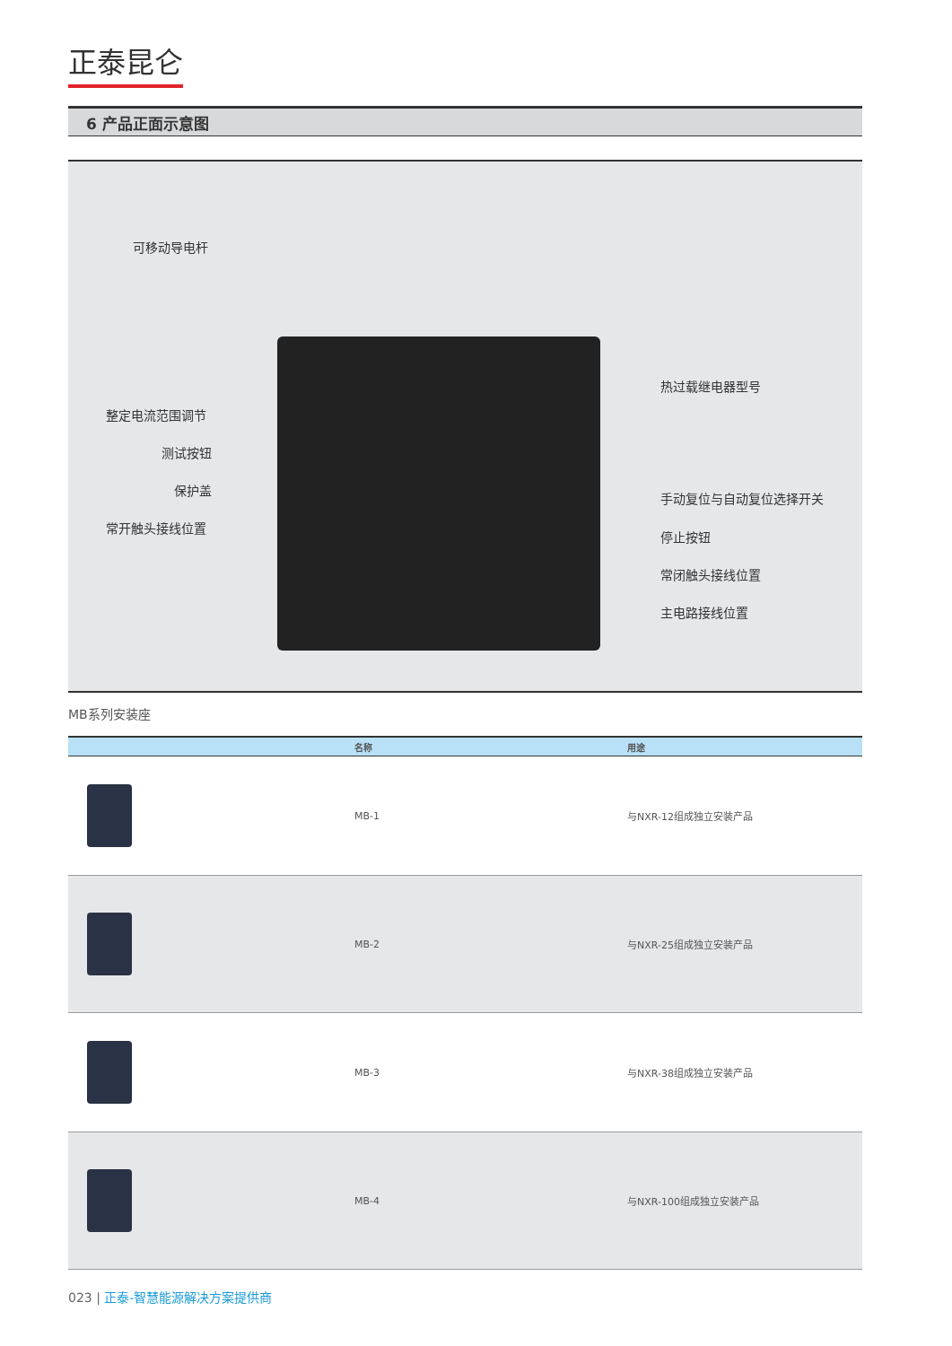正泰昆仑
6 产品正面示意图
可移动导电杆
整定电流范围调节
测试按钮
保护盖
常开触头接线位置
热过载继电器型号
手动复位与自动复位选择开关
停止按钮
常闭触头接线位置
主电路接线位置
MB系列安装座
| | 名称 | 用途 |
| --- | --- | --- |
| | MB-1 | 与NXR-12组成独立安装产品 |
| | MB-2 | 与NXR-25组成独立安装产品 |
| | MB-3 | 与NXR-38组成独立安装产品 |
| | MB-4 | 与NXR-100组成独立安装产品 |
023 | 正泰-智慧能源解决方案提供商